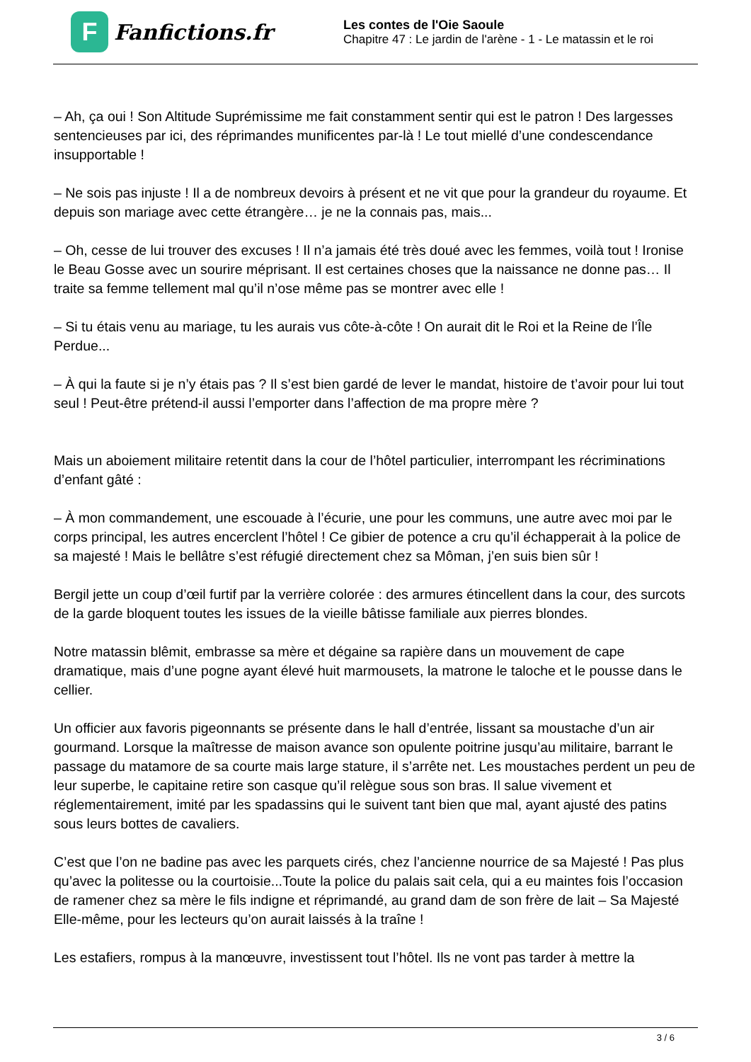F
Fanfictions.fr
Les contes de l'Oie Saoule
Chapitre 47 : Le jardin de l'arène - 1 - Le matassin et le roi
– Ah, ça oui ! Son Altitude Suprémissime me fait constamment sentir qui est le patron ! Des largesses sentencieuses par ici, des réprimandes munificentes par-là ! Le tout miellé d’une condescendance insupportable !
– Ne sois pas injuste ! Il a de nombreux devoirs à présent et ne vit que pour la grandeur du royaume. Et depuis son mariage avec cette étrangère… je ne la connais pas, mais...
– Oh, cesse de lui trouver des excuses ! Il n’a jamais été très doué avec les femmes, voilà tout ! Ironise le Beau Gosse avec un sourire méprisant. Il est certaines choses que la naissance ne donne pas… Il traite sa femme tellement mal qu’il n’ose même pas se montrer avec elle !
– Si tu étais venu au mariage, tu les aurais vus côte-à-côte ! On aurait dit le Roi et la Reine de l’Île Perdue...
– À qui la faute si je n’y étais pas ? Il s’est bien gardé de lever le mandat, histoire de t’avoir pour lui tout seul ! Peut-être prétend-il aussi l’emporter dans l’affection de ma propre mère ?
Mais un aboiement militaire retentit dans la cour de l’hôtel particulier, interrompant les récriminations d’enfant gâté :
– À mon commandement, une escouade à l’écurie, une pour les communs, une autre avec moi par le corps principal, les autres encerclent l’hôtel ! Ce gibier de potence a cru qu’il échapperait à la police de sa majesté ! Mais le bellâtre s’est réfugié directement chez sa Môman, j’en suis bien sûr !
Bergil jette un coup d’œil furtif par la verrière colorée : des armures étincellent dans la cour, des surcots de la garde bloquent toutes les issues de la vieille bâtisse familiale aux pierres blondes.
Notre matassin blêmit, embrasse sa mère et dégaine sa rapière dans un mouvement de cape dramatique, mais d’une pogne ayant élevé huit marmousets, la matrone le taloche et le pousse dans le cellier.
Un officier aux favoris pigeonnants se présente dans le hall d’entrée, lissant sa moustache d’un air gourmand. Lorsque la maîtresse de maison avance son opulente poitrine jusqu’au militaire, barrant le passage du matamore de sa courte mais large stature, il s’arrête net. Les moustaches perdent un peu de leur superbe, le capitaine retire son casque qu’il relègue sous son bras. Il salue vivement et réglementairement, imité par les spadassins qui le suivent tant bien que mal, ayant ajusté des patins sous leurs bottes de cavaliers.
C’est que l’on ne badine pas avec les parquets cirés, chez l’ancienne nourrice de sa Majesté ! Pas plus qu’avec la politesse ou la courtoisie...Toute la police du palais sait cela, qui a eu maintes fois l’occasion de ramener chez sa mère le fils indigne et réprimandé, au grand dam de son frère de lait – Sa Majesté Elle-même, pour les lecteurs qu’on aurait laissés à la traîne !
Les estafiers, rompus à la manœuvre, investissent tout l’hôtel. Ils ne vont pas tarder à mettre la
3 / 6